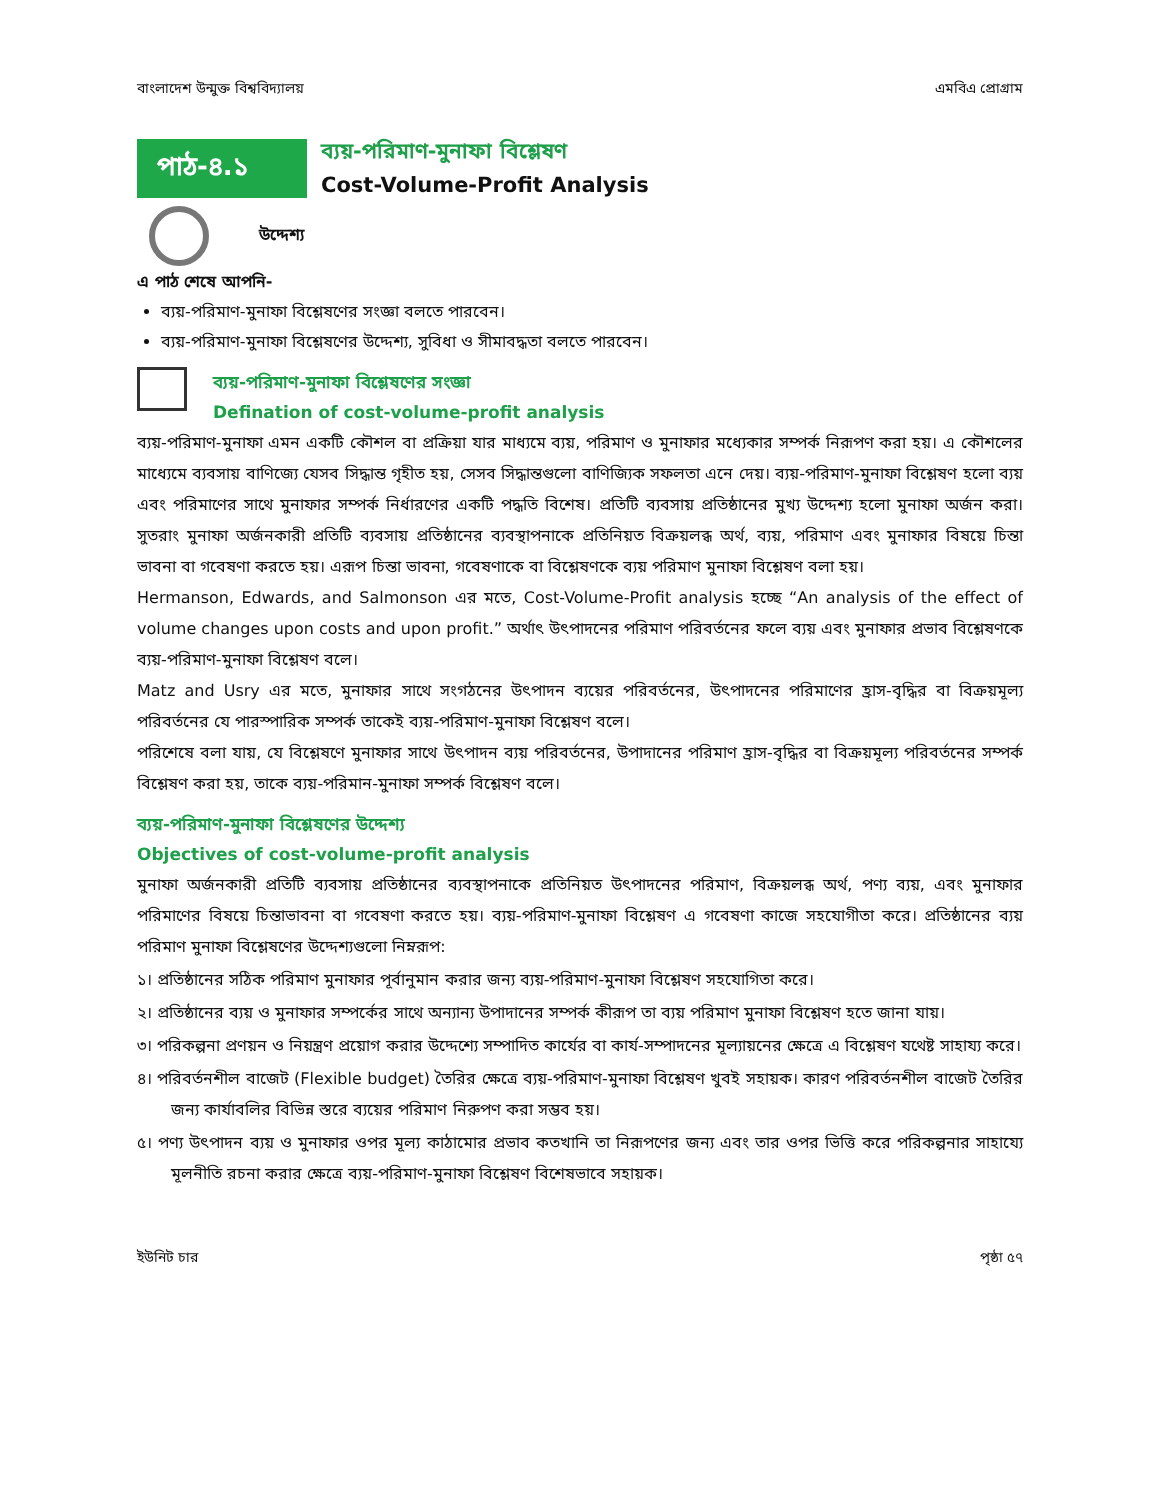বাংলাদেশ উন্মুক্ত বিশ্ববিদ্যালয় এমবিএ প্রোগ্রাম
পাঠ-৪.১
ব্যয়-পরিমাণ-মুনাফা বিশ্লেষণ
Cost-Volume-Profit Analysis
উদ্দেশ্য
এ পাঠ শেষে আপনি-
ব্যয়-পরিমাণ-মুনাফা বিশ্লেষণের সংজ্ঞা বলতে পারবেন।
ব্যয়-পরিমাণ-মুনাফা বিশ্লেষণের উদ্দেশ্য, সুবিধা ও সীমাবদ্ধতা বলতে পারবেন।
ব্যয়-পরিমাণ-মুনাফা বিশ্লেষণের সংজ্ঞা
Defination of cost-volume-profit analysis
ব্যয়-পরিমাণ-মুনাফা এমন একটি কৌশল বা প্রক্রিয়া যার মাধ্যমে ব্যয়, পরিমাণ ও মুনাফার মধ্যেকার সম্পর্ক নিরূপণ করা হয়। এ কৌশলের মাধ্যেমে ব্যবসায় বাণিজ্যে যেসব সিদ্ধান্ত গৃহীত হয়, সেসব সিদ্ধান্তগুলো বাণিজ্যিক সফলতা এনে দেয়। ব্যয়-পরিমাণ-মুনাফা বিশ্লেষণ হলো ব্যয় এবং পরিমাণের সাথে মুনাফার সম্পর্ক নির্ধারণের একটি পদ্ধতি বিশেষ। প্রতিটি ব্যবসায় প্রতিষ্ঠানের মুখ্য উদ্দেশ্য হলো মুনাফা অর্জন করা। সুতরাং মুনাফা অর্জনকারী প্রতিটি ব্যবসায় প্রতিষ্ঠানের ব্যবস্থাপনাকে প্রতিনিয়ত বিক্রয়লব্ধ অর্থ, ব্যয়, পরিমাণ এবং মুনাফার বিষয়ে চিন্তা ভাবনা বা গবেষণা করতে হয়। এরূপ চিন্তা ভাবনা, গবেষণাকে বা বিশ্লেষণকে ব্যয় পরিমাণ মুনাফা বিশ্লেষণ বলা হয়।
Hermanson, Edwards, and Salmonson এর মতে, Cost-Volume-Profit analysis হচ্ছে “An analysis of the effect of volume changes upon costs and upon profit.” অর্থাৎ উৎপাদনের পরিমাণ পরিবর্তনের ফলে ব্যয় এবং মুনাফার প্রভাব বিশ্লেষণকে ব্যয়-পরিমাণ-মুনাফা বিশ্লেষণ বলে।
Matz and Usry এর মতে, মুনাফার সাথে সংগঠনের উৎপাদন ব্যয়ের পরিবর্তনের, উৎপাদনের পরিমাণের হ্রাস-বৃদ্ধির বা বিক্রয়মূল্য পরিবর্তনের যে পারস্পারিক সম্পর্ক তাকেই ব্যয়-পরিমাণ-মুনাফা বিশ্লেষণ বলে।
পরিশেষে বলা যায়, যে বিশ্লেষণে মুনাফার সাথে উৎপাদন ব্যয় পরিবর্তনের, উপাদানের পরিমাণ হ্রাস-বৃদ্ধির বা বিক্রয়মূল্য পরিবর্তনের সম্পর্ক বিশ্লেষণ করা হয়, তাকে ব্যয়-পরিমান-মুনাফা সম্পর্ক বিশ্লেষণ বলে।
ব্যয়-পরিমাণ-মুনাফা বিশ্লেষণের উদ্দেশ্য
Objectives of cost-volume-profit analysis
মুনাফা অর্জনকারী প্রতিটি ব্যবসায় প্রতিষ্ঠানের ব্যবস্থাপনাকে প্রতিনিয়ত উৎপাদনের পরিমাণ, বিক্রয়লব্ধ অর্থ, পণ্য ব্যয়, এবং মুনাফার পরিমাণের বিষয়ে চিন্তাভাবনা বা গবেষণা করতে হয়। ব্যয়-পরিমাণ-মুনাফা বিশ্লেষণ এ গবেষণা কাজে সহযোগীতা করে। প্রতিষ্ঠানের ব্যয় পরিমাণ মুনাফা বিশ্লেষণের উদ্দেশ্যগুলো নিম্নরূপ:
১। প্রতিষ্ঠানের সঠিক পরিমাণ মুনাফার পূর্বানুমান করার জন্য ব্যয়-পরিমাণ-মুনাফা বিশ্লেষণ সহযোগিতা করে।
২। প্রতিষ্ঠানের ব্যয় ও মুনাফার সম্পর্কের সাথে অন্যান্য উপাদানের সম্পর্ক কীরূপ তা ব্যয় পরিমাণ মুনাফা বিশ্লেষণ হতে জানা যায়।
৩। পরিকল্পনা প্রণয়ন ও নিয়ন্ত্রণ প্রয়োগ করার উদ্দেশ্যে সম্পাদিত কার্যের বা কার্য-সম্পাদনের মূল্যায়নের ক্ষেত্রে এ বিশ্লেষণ যথেষ্ট সাহায্য করে।
৪। পরিবর্তনশীল বাজেট (Flexible budget) তৈরির ক্ষেত্রে ব্যয়-পরিমাণ-মুনাফা বিশ্লেষণ খুবই সহায়ক। কারণ পরিবর্তনশীল বাজেট তৈরির জন্য কার্যাবলির বিভিন্ন স্তরে ব্যয়ের পরিমাণ নিরুপণ করা সম্ভব হয়।
৫। পণ্য উৎপাদন ব্যয় ও মুনাফার ওপর মূল্য কাঠামোর প্রভাব কতখানি তা নিরূপণের জন্য এবং তার ওপর ভিত্তি করে পরিকল্পনার সাহায্যে মূলনীতি রচনা করার ক্ষেত্রে ব্যয়-পরিমাণ-মুনাফা বিশ্লেষণ বিশেষভাবে সহায়ক।
ইউনিট চার পৃষ্ঠা ৫৭